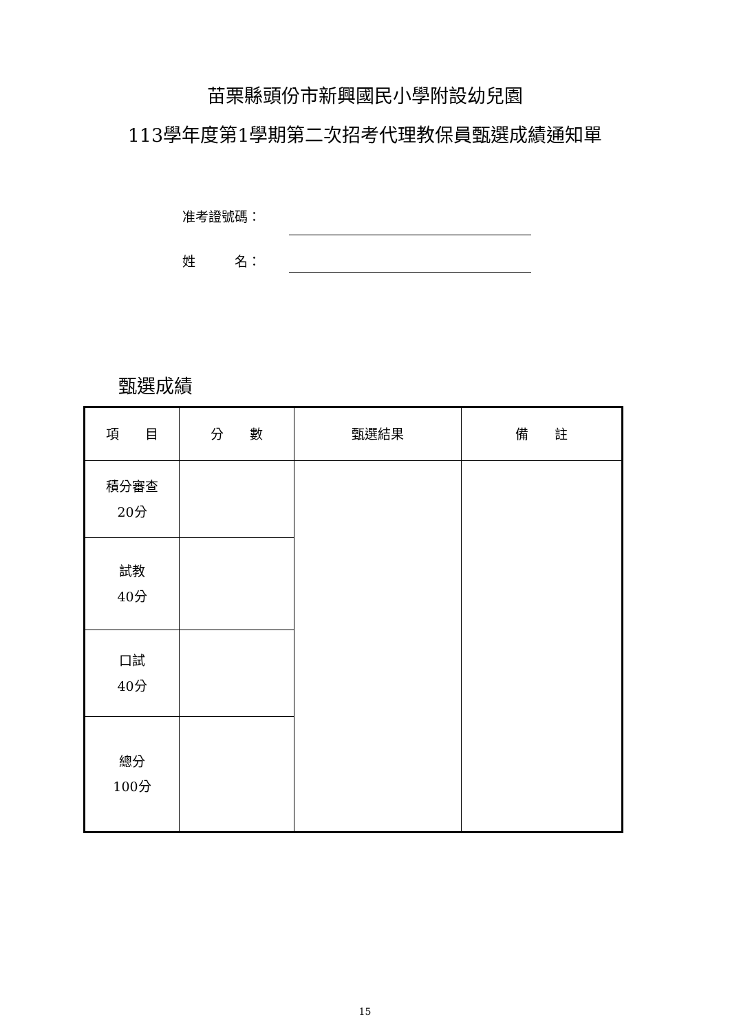苗栗縣頭份市新興國民小學附設幼兒園
113學年度第1學期第二次招考代理教保員甄選成績通知單
准考證號碼：
姓　　　名：
甄選成績
| 項 目 | 分 數 | 甄選結果 | 備 註 |
| --- | --- | --- | --- |
| 積分審查 20分 | | | |
| 試教 40分 | | | |
| 口試 40分 | | | |
| 總分 100分 | | | |
15